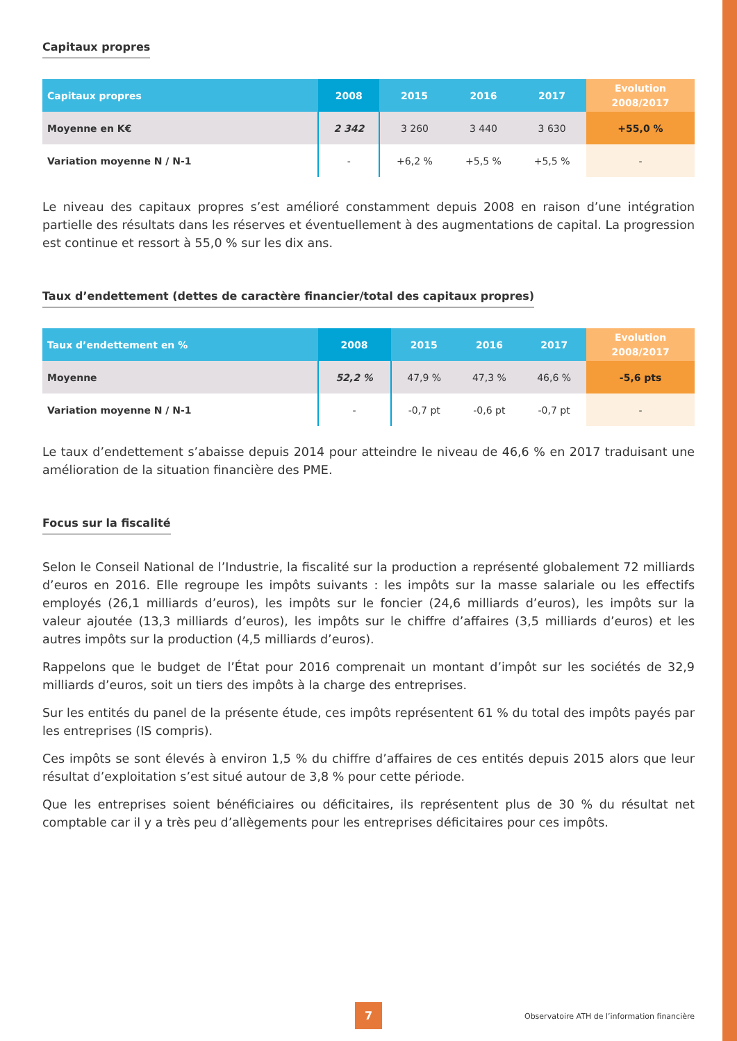Capitaux propres
| Capitaux propres | 2008 | 2015 | 2016 | 2017 | Evolution 2008/2017 |
| --- | --- | --- | --- | --- | --- |
| Moyenne en K€ | 2 342 | 3 260 | 3 440 | 3 630 | +55,0 % |
| Variation moyenne N / N-1 | - | +6,2 % | +5,5 % | +5,5 % | - |
Le niveau des capitaux propres s’est amélioré constamment depuis 2008 en raison d’une intégration partielle des résultats dans les réserves et éventuellement à des augmentations de capital. La progression est continue et ressort à 55,0 % sur les dix ans.
Taux d’endettement (dettes de caractère financier/total des capitaux propres)
| Taux d’endettement en % | 2008 | 2015 | 2016 | 2017 | Evolution 2008/2017 |
| --- | --- | --- | --- | --- | --- |
| Moyenne | 52,2 % | 47,9 % | 47,3 % | 46,6 % | -5,6 pts |
| Variation moyenne N / N-1 | - | -0,7 pt | -0,6 pt | -0,7 pt | - |
Le taux d’endettement s’abaisse depuis 2014 pour atteindre le niveau de 46,6 % en 2017 traduisant une amélioration de la situation financière des PME.
Focus sur la fiscalité
Selon le Conseil National de l’Industrie, la fiscalité sur la production a représenté globalement 72 milliards d’euros en 2016. Elle regroupe les impôts suivants : les impôts sur la masse salariale ou les effectifs employés (26,1 milliards d’euros), les impôts sur le foncier (24,6 milliards d’euros), les impôts sur la valeur ajoutée (13,3 milliards d’euros), les impôts sur le chiffre d’affaires (3,5 milliards d’euros) et les autres impôts sur la production (4,5 milliards d’euros).
Rappelons que le budget de l’État pour 2016 comprenait un montant d’impôt sur les sociétés de 32,9 milliards d’euros, soit un tiers des impôts à la charge des entreprises.
Sur les entités du panel de la présente étude, ces impôts représentent 61 % du total des impôts payés par les entreprises (IS compris).
Ces impôts se sont élevés à environ 1,5 % du chiffre d’affaires de ces entités depuis 2015 alors que leur résultat d’exploitation s’est situé autour de 3,8 % pour cette période.
Que les entreprises soient bénéficiaires ou déficitaires, ils représentent plus de 30 % du résultat net comptable car il y a très peu d’allègements pour les entreprises déficitaires pour ces impôts.
7
Observatoire ATH de l’information financière